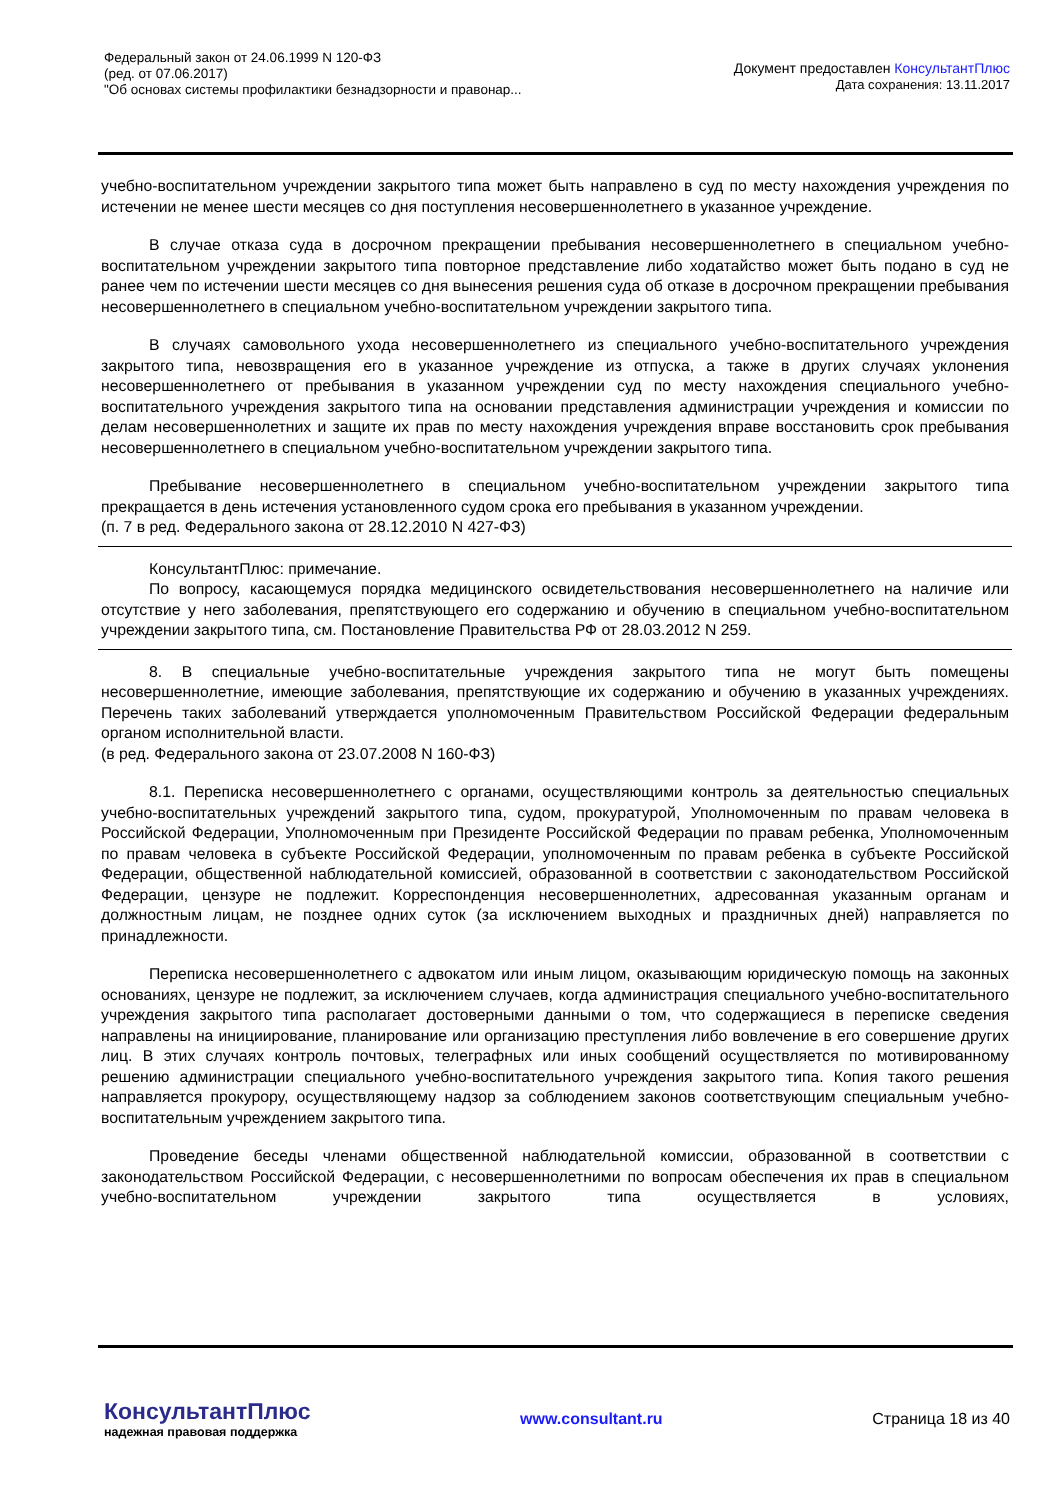Федеральный закон от 24.06.1999 N 120-ФЗ
(ред. от 07.06.2017)
"Об основах системы профилактики безнадзорности и правонар...
Документ предоставлен КонсультантПлюс
Дата сохранения: 13.11.2017
учебно-воспитательном учреждении закрытого типа может быть направлено в суд по месту нахождения учреждения по истечении не менее шести месяцев со дня поступления несовершеннолетнего в указанное учреждение.
В случае отказа суда в досрочном прекращении пребывания несовершеннолетнего в специальном учебно-воспитательном учреждении закрытого типа повторное представление либо ходатайство может быть подано в суд не ранее чем по истечении шести месяцев со дня вынесения решения суда об отказе в досрочном прекращении пребывания несовершеннолетнего в специальном учебно-воспитательном учреждении закрытого типа.
В случаях самовольного ухода несовершеннолетнего из специального учебно-воспитательного учреждения закрытого типа, невозвращения его в указанное учреждение из отпуска, а также в других случаях уклонения несовершеннолетнего от пребывания в указанном учреждении суд по месту нахождения специального учебно-воспитательного учреждения закрытого типа на основании представления администрации учреждения и комиссии по делам несовершеннолетних и защите их прав по месту нахождения учреждения вправе восстановить срок пребывания несовершеннолетнего в специальном учебно-воспитательном учреждении закрытого типа.
Пребывание несовершеннолетнего в специальном учебно-воспитательном учреждении закрытого типа прекращается в день истечения установленного судом срока его пребывания в указанном учреждении.
(п. 7 в ред. Федерального закона от 28.12.2010 N 427-ФЗ)
КонсультантПлюс: примечание.
По вопросу, касающемуся порядка медицинского освидетельствования несовершеннолетнего на наличие или отсутствие у него заболевания, препятствующего его содержанию и обучению в специальном учебно-воспитательном учреждении закрытого типа, см. Постановление Правительства РФ от 28.03.2012 N 259.
8. В специальные учебно-воспитательные учреждения закрытого типа не могут быть помещены несовершеннолетние, имеющие заболевания, препятствующие их содержанию и обучению в указанных учреждениях. Перечень таких заболеваний утверждается уполномоченным Правительством Российской Федерации федеральным органом исполнительной власти.
(в ред. Федерального закона от 23.07.2008 N 160-ФЗ)
8.1. Переписка несовершеннолетнего с органами, осуществляющими контроль за деятельностью специальных учебно-воспитательных учреждений закрытого типа, судом, прокуратурой, Уполномоченным по правам человека в Российской Федерации, Уполномоченным при Президенте Российской Федерации по правам ребенка, Уполномоченным по правам человека в субъекте Российской Федерации, уполномоченным по правам ребенка в субъекте Российской Федерации, общественной наблюдательной комиссией, образованной в соответствии с законодательством Российской Федерации, цензуре не подлежит. Корреспонденция несовершеннолетних, адресованная указанным органам и должностным лицам, не позднее одних суток (за исключением выходных и праздничных дней) направляется по принадлежности.
Переписка несовершеннолетнего с адвокатом или иным лицом, оказывающим юридическую помощь на законных основаниях, цензуре не подлежит, за исключением случаев, когда администрация специального учебно-воспитательного учреждения закрытого типа располагает достоверными данными о том, что содержащиеся в переписке сведения направлены на инициирование, планирование или организацию преступления либо вовлечение в его совершение других лиц. В этих случаях контроль почтовых, телеграфных или иных сообщений осуществляется по мотивированному решению администрации специального учебно-воспитательного учреждения закрытого типа. Копия такого решения направляется прокурору, осуществляющему надзор за соблюдением законов соответствующим специальным учебно-воспитательным учреждением закрытого типа.
Проведение беседы членами общественной наблюдательной комиссии, образованной в соответствии с законодательством Российской Федерации, с несовершеннолетними по вопросам обеспечения их прав в специальном учебно-воспитательном учреждении закрытого типа осуществляется в условиях,
КонсультантПлюс
надежная правовая поддержка
www.consultant.ru Страница 18 из 40